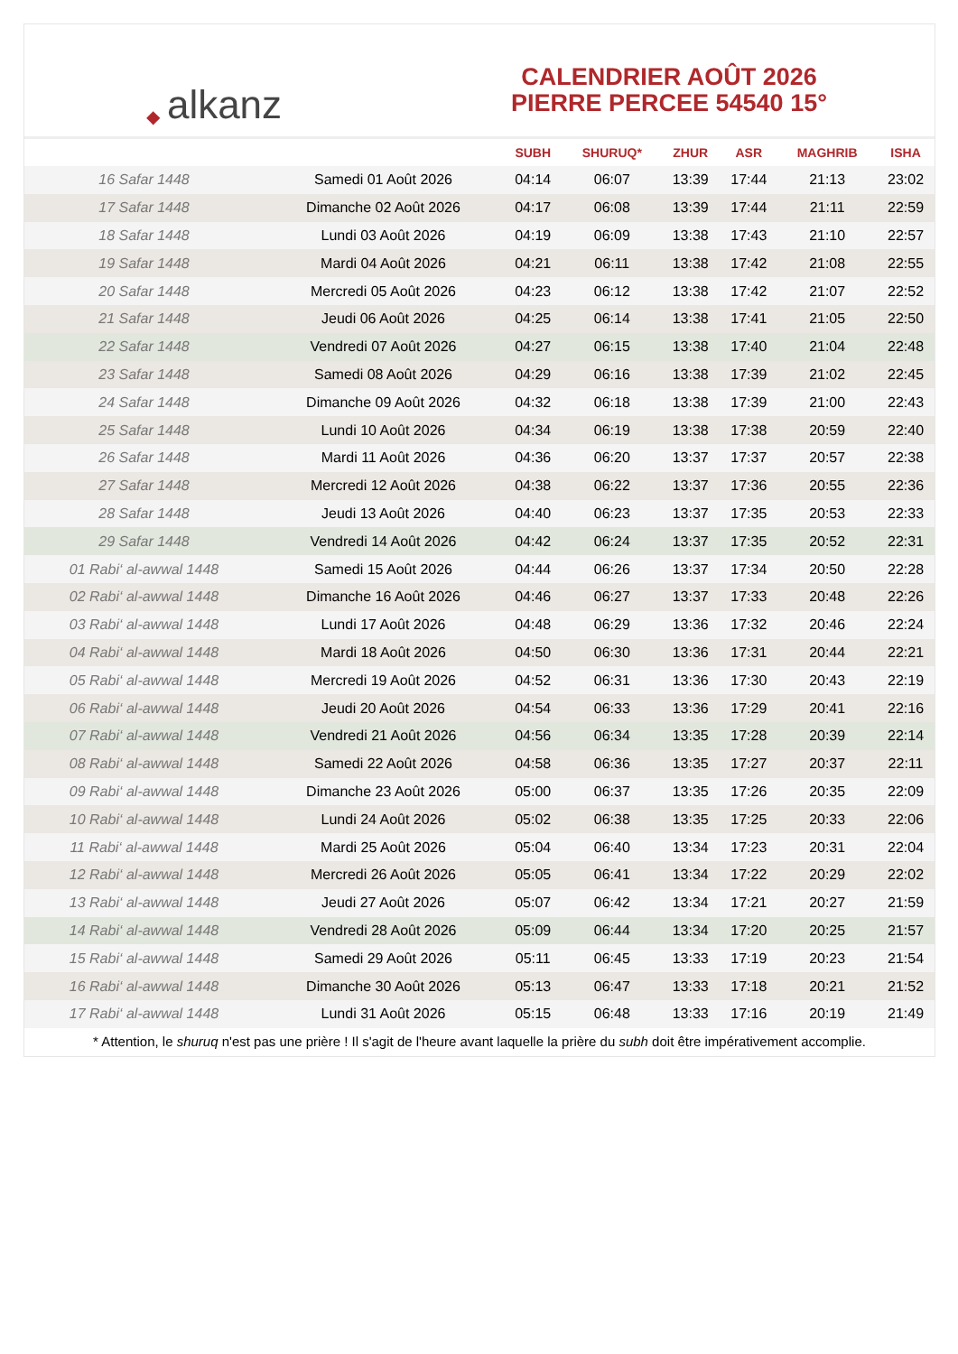◆ alkanz
CALENDRIER AOÛT 2026
PIERRE PERCEE 54540 15°
| | | SUBH | SHURUQ* | ZHUR | ASR | MAGHRIB | ISHA |
| --- | --- | --- | --- | --- | --- | --- | --- |
| 16 Safar 1448 | Samedi 01 Août 2026 | 04:14 | 06:07 | 13:39 | 17:44 | 21:13 | 23:02 |
| 17 Safar 1448 | Dimanche 02 Août 2026 | 04:17 | 06:08 | 13:39 | 17:44 | 21:11 | 22:59 |
| 18 Safar 1448 | Lundi 03 Août 2026 | 04:19 | 06:09 | 13:38 | 17:43 | 21:10 | 22:57 |
| 19 Safar 1448 | Mardi 04 Août 2026 | 04:21 | 06:11 | 13:38 | 17:42 | 21:08 | 22:55 |
| 20 Safar 1448 | Mercredi 05 Août 2026 | 04:23 | 06:12 | 13:38 | 17:42 | 21:07 | 22:52 |
| 21 Safar 1448 | Jeudi 06 Août 2026 | 04:25 | 06:14 | 13:38 | 17:41 | 21:05 | 22:50 |
| 22 Safar 1448 | Vendredi 07 Août 2026 | 04:27 | 06:15 | 13:38 | 17:40 | 21:04 | 22:48 |
| 23 Safar 1448 | Samedi 08 Août 2026 | 04:29 | 06:16 | 13:38 | 17:39 | 21:02 | 22:45 |
| 24 Safar 1448 | Dimanche 09 Août 2026 | 04:32 | 06:18 | 13:38 | 17:39 | 21:00 | 22:43 |
| 25 Safar 1448 | Lundi 10 Août 2026 | 04:34 | 06:19 | 13:38 | 17:38 | 20:59 | 22:40 |
| 26 Safar 1448 | Mardi 11 Août 2026 | 04:36 | 06:20 | 13:37 | 17:37 | 20:57 | 22:38 |
| 27 Safar 1448 | Mercredi 12 Août 2026 | 04:38 | 06:22 | 13:37 | 17:36 | 20:55 | 22:36 |
| 28 Safar 1448 | Jeudi 13 Août 2026 | 04:40 | 06:23 | 13:37 | 17:35 | 20:53 | 22:33 |
| 29 Safar 1448 | Vendredi 14 Août 2026 | 04:42 | 06:24 | 13:37 | 17:35 | 20:52 | 22:31 |
| 01 Rabi‘ al-awwal 1448 | Samedi 15 Août 2026 | 04:44 | 06:26 | 13:37 | 17:34 | 20:50 | 22:28 |
| 02 Rabi‘ al-awwal 1448 | Dimanche 16 Août 2026 | 04:46 | 06:27 | 13:37 | 17:33 | 20:48 | 22:26 |
| 03 Rabi‘ al-awwal 1448 | Lundi 17 Août 2026 | 04:48 | 06:29 | 13:36 | 17:32 | 20:46 | 22:24 |
| 04 Rabi‘ al-awwal 1448 | Mardi 18 Août 2026 | 04:50 | 06:30 | 13:36 | 17:31 | 20:44 | 22:21 |
| 05 Rabi‘ al-awwal 1448 | Mercredi 19 Août 2026 | 04:52 | 06:31 | 13:36 | 17:30 | 20:43 | 22:19 |
| 06 Rabi‘ al-awwal 1448 | Jeudi 20 Août 2026 | 04:54 | 06:33 | 13:36 | 17:29 | 20:41 | 22:16 |
| 07 Rabi‘ al-awwal 1448 | Vendredi 21 Août 2026 | 04:56 | 06:34 | 13:35 | 17:28 | 20:39 | 22:14 |
| 08 Rabi‘ al-awwal 1448 | Samedi 22 Août 2026 | 04:58 | 06:36 | 13:35 | 17:27 | 20:37 | 22:11 |
| 09 Rabi‘ al-awwal 1448 | Dimanche 23 Août 2026 | 05:00 | 06:37 | 13:35 | 17:26 | 20:35 | 22:09 |
| 10 Rabi‘ al-awwal 1448 | Lundi 24 Août 2026 | 05:02 | 06:38 | 13:35 | 17:25 | 20:33 | 22:06 |
| 11 Rabi‘ al-awwal 1448 | Mardi 25 Août 2026 | 05:04 | 06:40 | 13:34 | 17:23 | 20:31 | 22:04 |
| 12 Rabi‘ al-awwal 1448 | Mercredi 26 Août 2026 | 05:05 | 06:41 | 13:34 | 17:22 | 20:29 | 22:02 |
| 13 Rabi‘ al-awwal 1448 | Jeudi 27 Août 2026 | 05:07 | 06:42 | 13:34 | 17:21 | 20:27 | 21:59 |
| 14 Rabi‘ al-awwal 1448 | Vendredi 28 Août 2026 | 05:09 | 06:44 | 13:34 | 17:20 | 20:25 | 21:57 |
| 15 Rabi‘ al-awwal 1448 | Samedi 29 Août 2026 | 05:11 | 06:45 | 13:33 | 17:19 | 20:23 | 21:54 |
| 16 Rabi‘ al-awwal 1448 | Dimanche 30 Août 2026 | 05:13 | 06:47 | 13:33 | 17:18 | 20:21 | 21:52 |
| 17 Rabi‘ al-awwal 1448 | Lundi 31 Août 2026 | 05:15 | 06:48 | 13:33 | 17:16 | 20:19 | 21:49 |
* Attention, le shuruq n'est pas une prière ! Il s'agit de l'heure avant laquelle la prière du subh doit être impérativement accomplie.